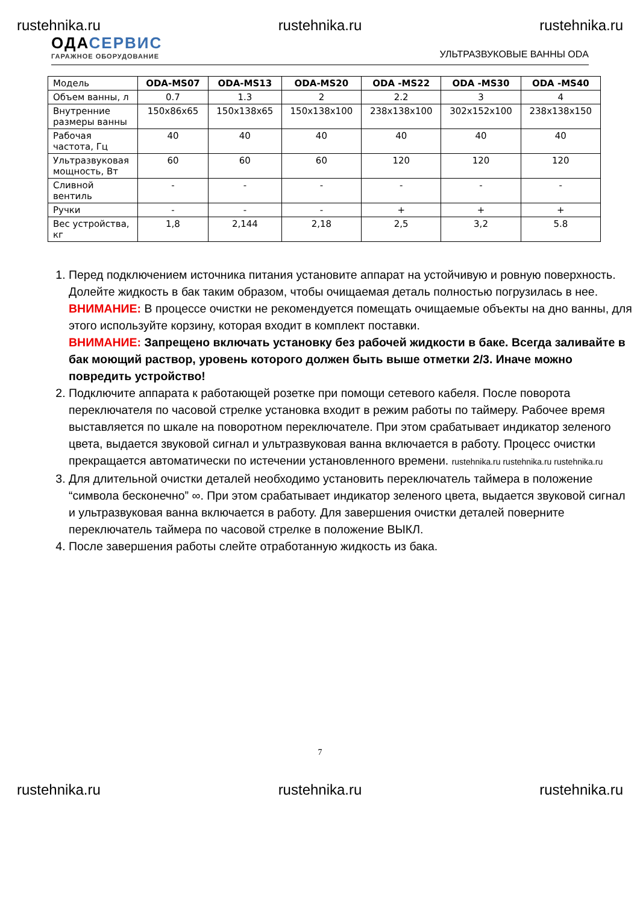rustehnika.ru rustehnika.ru rustehnika.ru
ОДАСЕРВИС
ГАРАЖНОЕ ОБОРУДОВАНИЕ
УЛЬТРАЗВУКОВЫЕ ВАННЫ ODA
| Модель | ODA-MS07 | ODA-MS13 | ODA-MS20 | ODA -MS22 | ODA -MS30 | ODA -MS40 |
| Объем ванны, л | 0.7 | 1.3 | 2 | 2.2 | 3 | 4 |
| Внутренние размеры ванны | 150x86x65 | 150x138x65 | 150x138x100 | 238x138x100 | 302x152x100 | 238x138x150 |
| Рабочая частота, Гц | 40 | 40 | 40 | 40 | 40 | 40 |
| Ультразвуковая мощность, Вт | 60 | 60 | 60 | 120 | 120 | 120 |
| Сливной вентиль | - | - | - | - | - | - |
| Ручки | - | - | - | + | + | + |
| Вес устройства, кг | 1,8 | 2,144 | 2,18 | 2,5 | 3,2 | 5.8 |
1. Перед подключением источника питания установите аппарат на устойчивую и ровную поверхность. Долейте жидкость в бак таким образом, чтобы очищаемая деталь полностью погрузилась в нее.
ВНИМАНИЕ: В процессе очистки не рекомендуется помещать очищаемые объекты на дно ванны, для этого используйте корзину, которая входит в комплект поставки.
ВНИМАНИЕ: Запрещено включать установку без рабочей жидкости в баке. Всегда заливайте в бак моющий раствор, уровень которого должен быть выше отметки 2/3. Иначе можно повредить устройство!
2. Подключите аппарата к работающей розетке при помощи сетевого кабеля. После поворота переключателя по часовой стрелке установка входит в режим работы по таймеру. Рабочее время выставляется по шкале на поворотном переключателе. При этом срабатывает индикатор зеленого цвета, выдается звуковой сигнал и ультразвуковая ванна включается в работу. Процесс очистки прекращается автоматически по истечении установленного времени. rustehnika.ru rustehnika.ru rustehnika.ru
3. Для длительной очистки деталей необходимо установить переключатель таймера в положение “символа бесконечно” ∞. При этом срабатывает индикатор зеленого цвета, выдается звуковой сигнал и ультразвуковая ванна включается в работу. Для завершения очистки деталей поверните переключатель таймера по часовой стрелке в положение ВЫКЛ.
4. После завершения работы слейте отработанную жидкость из бака.
7
rustehnika.ru rustehnika.ru rustehnika.ru